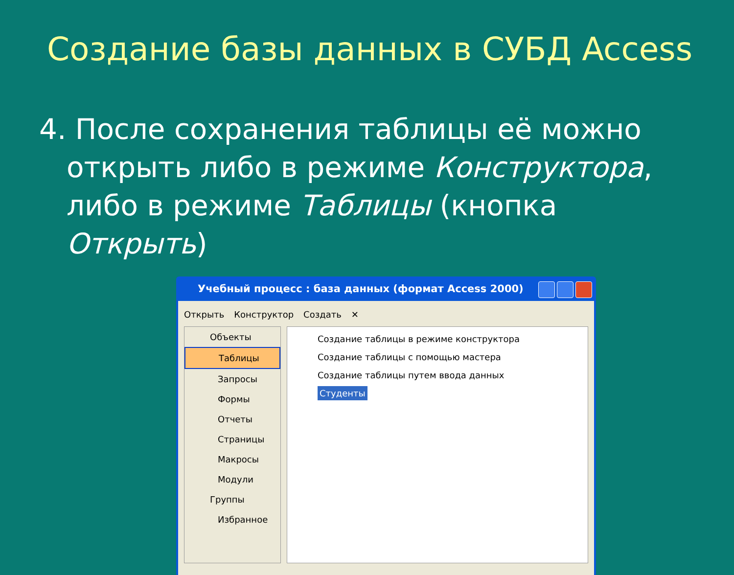Создание базы данных в СУБД Access
4. После сохранения таблицы её можно открыть либо в режиме Конструктора, либо в режиме Таблицы (кнопка Открыть)
Учебный процесс : база данных (формат Access 2000)
Открыть Конструктор Создать ✕
Объекты
Таблицы
Запросы
Формы
Отчеты
Страницы
Макросы
Модули
Группы
Избранное
Создание таблицы в режиме конструктора
Создание таблицы с помощью мастера
Создание таблицы путем ввода данных
Студенты